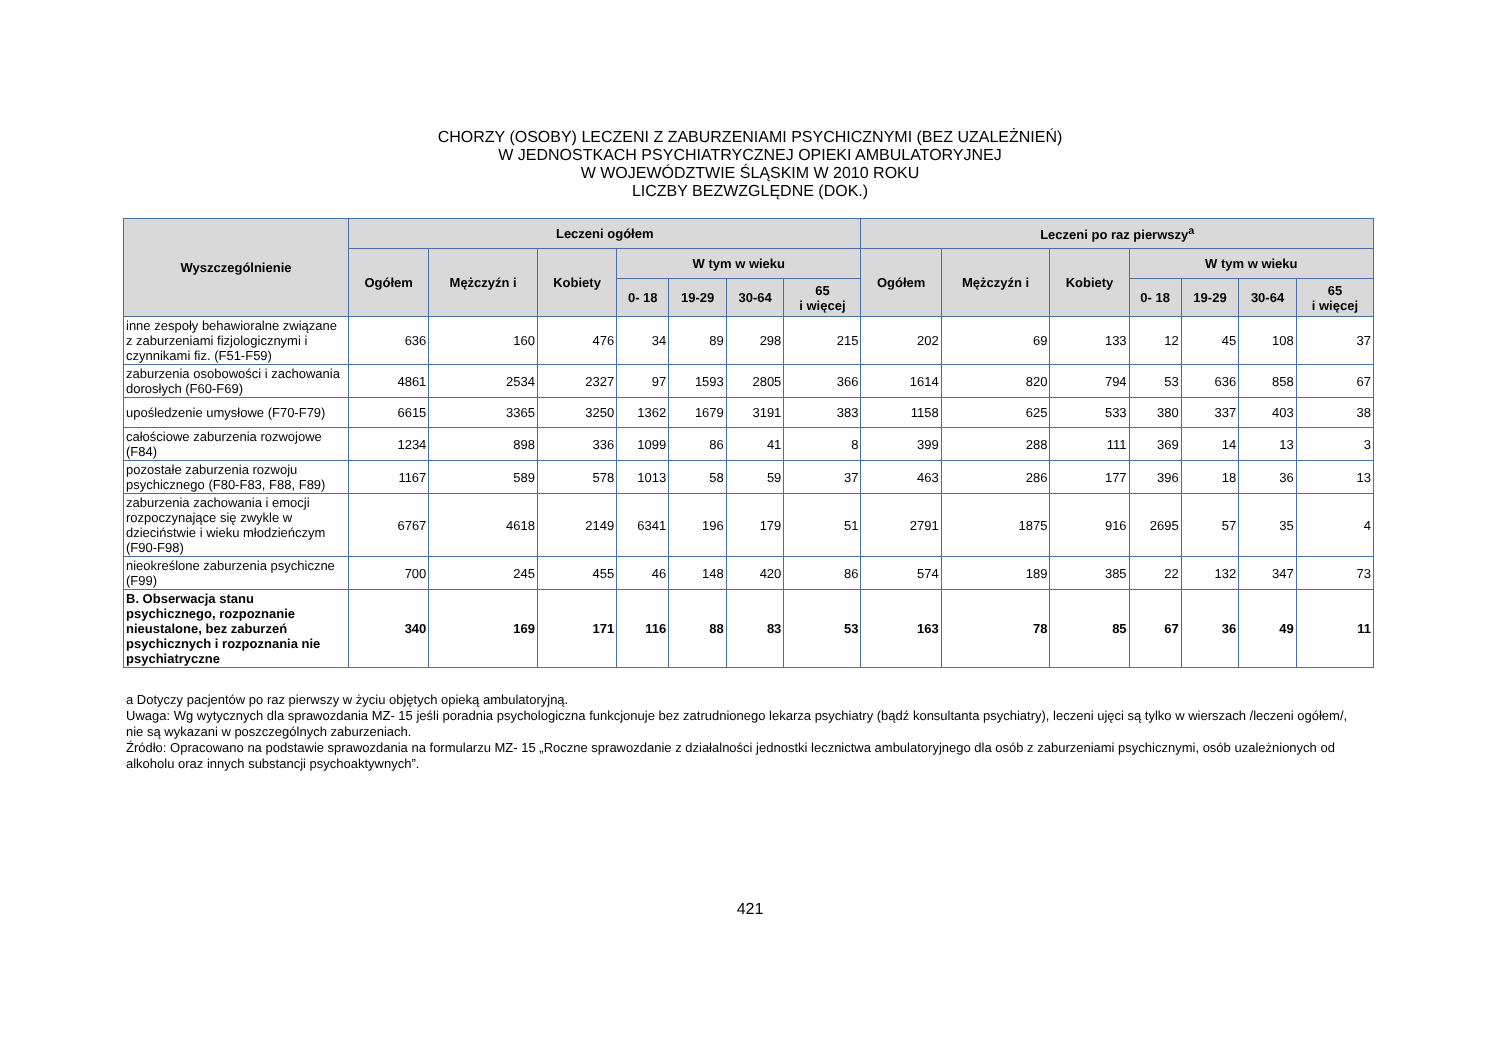CHORZY (OSOBY) LECZENI Z ZABURZENIAMI PSYCHICZNYMI (BEZ UZALEŻNIEŃ)
W JEDNOSTKACH PSYCHIATRYCZNEJ OPIEKI AMBULATORYJNEJ
W WOJEWÓDZTWIE ŚLĄSKIM W 2010 ROKU
LICZBY BEZWZGLĘDNE (DOK.)
| Wyszczególnienie | Leczeni ogółem | | | | | | | Leczeni po raz pierwszy<sup>a</sup> | | | | | | |
| --- | --- | --- | --- | --- | --- | --- | --- | --- | --- | --- | --- | --- | --- | --- |
| | Ogółem | Mężczyźn i | Kobiety | W tym w wieku | | | | Ogółem | Mężczyźn i | Kobiety | W tym w wieku | | | |
| | | | | 0- 18 | 19-29 | 30-64 | 65 i więcej | | | | 0- 18 | 19-29 | 30-64 | 65 i więcej |
| inne zespoły behawioralne związane z zaburzeniami fizjologicznymi i czynnikami fiz. (F51-F59) | 636 | 160 | 476 | 34 | 89 | 298 | 215 | 202 | 69 | 133 | 12 | 45 | 108 | 37 |
| zaburzenia osobowości i zachowania dorosłych (F60-F69) | 4861 | 2534 | 2327 | 97 | 1593 | 2805 | 366 | 1614 | 820 | 794 | 53 | 636 | 858 | 67 |
| upośledzenie umysłowe (F70-F79) | 6615 | 3365 | 3250 | 1362 | 1679 | 3191 | 383 | 1158 | 625 | 533 | 380 | 337 | 403 | 38 |
| całościowe zaburzenia rozwojowe (F84) | 1234 | 898 | 336 | 1099 | 86 | 41 | 8 | 399 | 288 | 111 | 369 | 14 | 13 | 3 |
| pozostałe zaburzenia rozwoju psychicznego (F80-F83, F88, F89) | 1167 | 589 | 578 | 1013 | 58 | 59 | 37 | 463 | 286 | 177 | 396 | 18 | 36 | 13 |
| zaburzenia zachowania i emocji rozpoczynające się zwykle w dzieciństwie i wieku młodzieńczym (F90-F98) | 6767 | 4618 | 2149 | 6341 | 196 | 179 | 51 | 2791 | 1875 | 916 | 2695 | 57 | 35 | 4 |
| nieokreślone zaburzenia psychiczne (F99) | 700 | 245 | 455 | 46 | 148 | 420 | 86 | 574 | 189 | 385 | 22 | 132 | 347 | 73 |
| B. Obserwacja stanu psychicznego, rozpoznanie nieustalone, bez zaburzeń psychicznych i rozpoznania nie psychiatryczne | 340 | 169 | 171 | 116 | 88 | 83 | 53 | 163 | 78 | 85 | 67 | 36 | 49 | 11 |
a Dotyczy pacjentów po raz pierwszy w życiu objętych opieką ambulatoryjną.
Uwaga: Wg wytycznych dla sprawozdania MZ- 15 jeśli poradnia psychologiczna funkcjonuje bez zatrudnionego lekarza psychiatry (bądź konsultanta psychiatry), leczeni ujęci są tylko w wierszach /leczeni ogółem/, nie są wykazani w poszczególnych zaburzeniach.
Źródło: Opracowano na podstawie sprawozdania na formularzu MZ- 15 „Roczne sprawozdanie z działalności jednostki lecznictwa ambulatoryjnego dla osób z zaburzeniami psychicznymi, osób uzależnionych od alkoholu oraz innych substancji psychoaktywnych”.
421